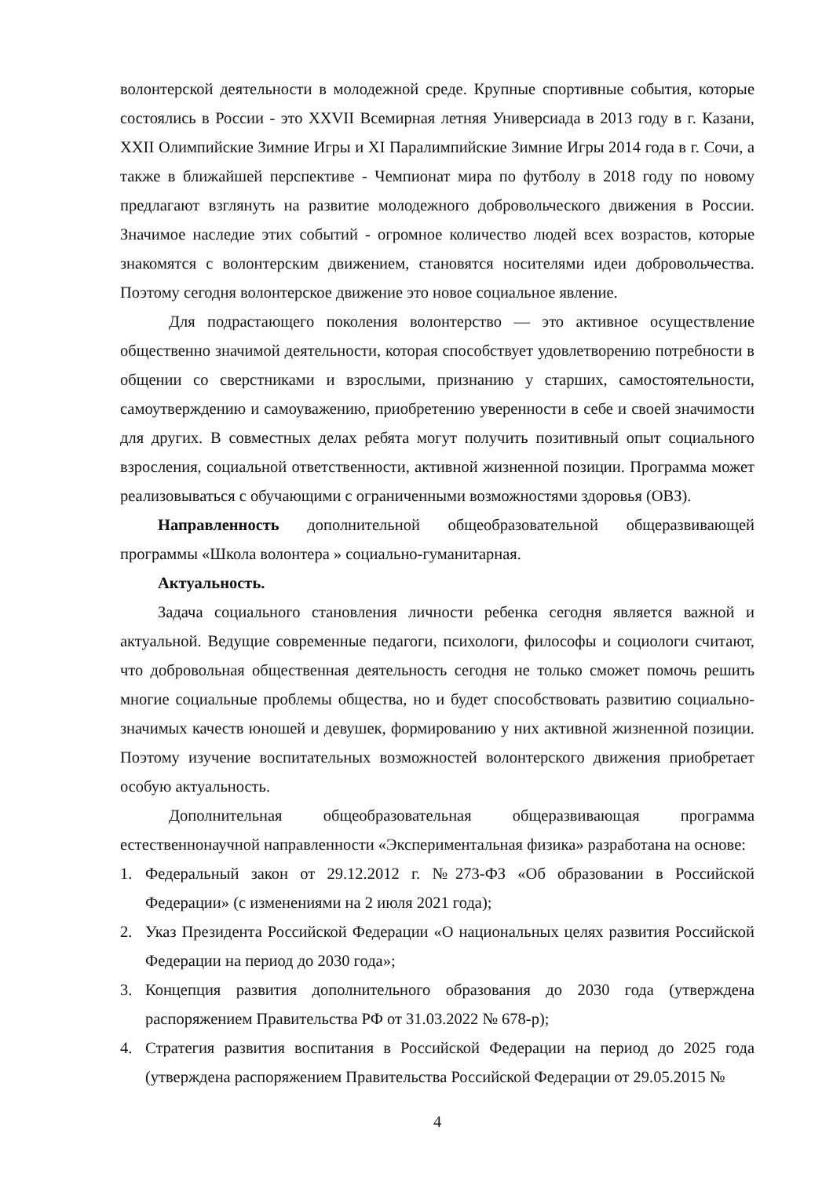волонтерской деятельности в молодежной среде. Крупные спортивные события, которые состоялись в России - это XXVII Всемирная летняя Универсиада в 2013 году в г. Казани, XXII Олимпийские Зимние Игры и XI Паралимпийские Зимние Игры 2014 года в г. Сочи, а также в ближайшей перспективе - Чемпионат мира по футболу в 2018 году по новому предлагают взглянуть на развитие молодежного добровольческого движения в России. Значимое наследие этих событий - огромное количество людей всех возрастов, которые знакомятся с волонтерским движением, становятся носителями идеи добровольчества. Поэтому сегодня волонтерское движение это новое социальное явление.
Для подрастающего поколения волонтерство — это активное осуществление общественно значимой деятельности, которая способствует удовлетворению потребности в общении со сверстниками и взрослыми, признанию у старших, самостоятельности, самоутверждению и самоуважению, приобретению уверенности в себе и своей значимости для других. В совместных делах ребята могут получить позитивный опыт социального взросления, социальной ответственности, активной жизненной позиции. Программа может реализовываться с обучающими с ограниченными возможностями здоровья (ОВЗ).
Направленность дополнительной общеобразовательной общеразвивающей программы «Школа волонтера » социально-гуманитарная.
Актуальность.
Задача социального становления личности ребенка сегодня является важной и актуальной. Ведущие современные педагоги, психологи, философы и социологи считают, что добровольная общественная деятельность сегодня не только сможет помочь решить многие социальные проблемы общества, но и будет способствовать развитию социально-значимых качеств юношей и девушек, формированию у них активной жизненной позиции. Поэтому изучение воспитательных возможностей волонтерского движения приобретает особую актуальность.
Дополнительная общеобразовательная общеразвивающая программа естественнонаучной направленности «Экспериментальная физика» разработана на основе:
1. Федеральный закон от 29.12.2012 г. №273-ФЗ «Об образовании в Российской Федерации» (с изменениями на 2 июля 2021 года);
2. Указ Президента Российской Федерации «О национальных целях развития Российской Федерации на период до 2030 года»;
3. Концепция развития дополнительного образования до 2030 года (утверждена распоряжением Правительства РФ от 31.03.2022 № 678-р);
4. Стратегия развития воспитания в Российской Федерации на период до 2025 года (утверждена распоряжением Правительства Российской Федерации от 29.05.2015 №
4